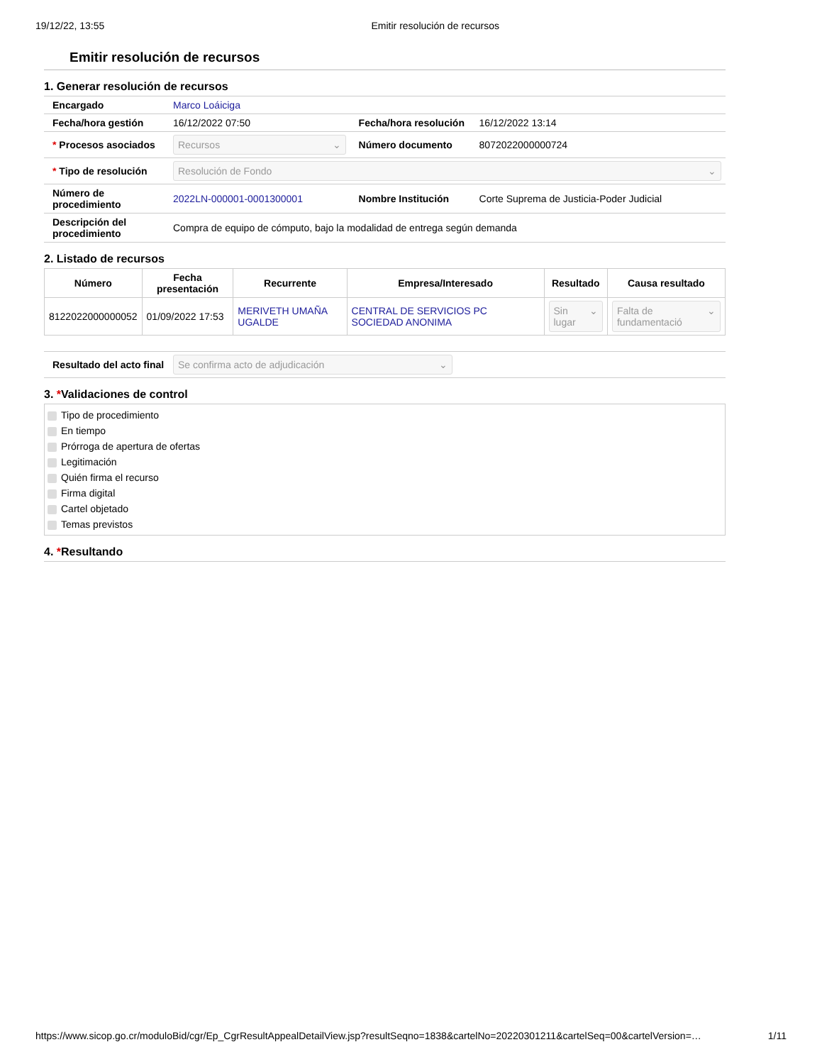19/12/22, 13:55 Emitir resolución de recursos
Emitir resolución de recursos
1. Generar resolución de recursos
| Encargado | Marco Loáiciga | | |
| Fecha/hora gestión | 16/12/2022 07:50 | Fecha/hora resolución | 16/12/2022 13:14 |
| * Procesos asociados | Recursos ⌄ | Número documento | 8072022000000724 |
| * Tipo de resolución | Resolución de Fondo ⌄ | | |
| Número de procedimiento | 2022LN-000001-0001300001 | Nombre Institución | Corte Suprema de Justicia-Poder Judicial |
| Descripción del procedimiento | Compra de equipo de cómputo, bajo la modalidad de entrega según demanda | | |
2. Listado de recursos
| Número | Fecha presentación | Recurrente | Empresa/Interesado | Resultado | Causa resultado |
| --- | --- | --- | --- | --- | --- |
| 8122022000000052 | 01/09/2022 17:53 | MERIVETH UMAÑA UGALDE | CENTRAL DE SERVICIOS PC SOCIEDAD ANONIMA | Sin lugar ⌄ | Falta de fundamentació ⌄ |
| Resultado del acto final | Se confirma acto de adjudicación ⌄ |
3. *Validaciones de control
Tipo de procedimiento
En tiempo
Prórroga de apertura de ofertas
Legitimación
Quién firma el recurso
Firma digital
Cartel objetado
Temas previstos
4. *Resultando
https://www.sicop.go.cr/moduloBid/cgr/Ep_CgrResultAppealDetailView.jsp?resultSeqno=1838&cartelNo=20220301211&cartelSeq=00&cartelVersion=… 1/11